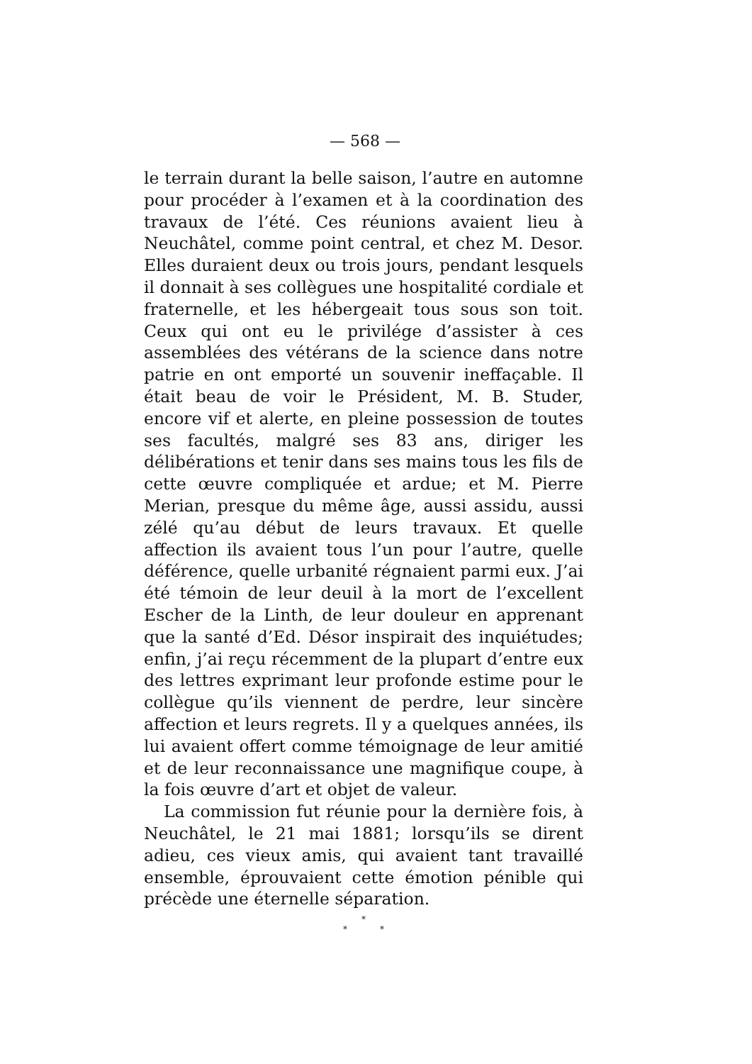— 568 —
le terrain durant la belle saison, l’autre en automne pour procéder à l’examen et à la coordination des travaux de l’été. Ces réunions avaient lieu à Neuchâtel, comme point central, et chez M. Desor. Elles duraient deux ou trois jours, pendant lesquels il donnait à ses collègues une hospitalité cordiale et fraternelle, et les hébergeait tous sous son toit. Ceux qui ont eu le privilége d’assister à ces assemblées des vétérans de la science dans notre patrie en ont emporté un souvenir ineffaçable. Il était beau de voir le Président, M. B. Studer, encore vif et alerte, en pleine possession de toutes ses facultés, malgré ses 83 ans, diriger les délibérations et tenir dans ses mains tous les fils de cette œuvre compliquée et ardue; et M. Pierre Merian, presque du même âge, aussi assidu, aussi zélé qu’au début de leurs travaux. Et quelle affection ils avaient tous l’un pour l’autre, quelle déférence, quelle urbanité régnaient parmi eux. J’ai été témoin de leur deuil à la mort de l’excellent Escher de la Linth, de leur douleur en apprenant que la santé d’Ed. Désor inspirait des inquiétudes; enfin, j’ai reçu récemment de la plupart d’entre eux des lettres exprimant leur profonde estime pour le collègue qu’ils viennent de perdre, leur sincère affection et leurs regrets. Il y a quelques années, ils lui avaient offert comme témoignage de leur amitié et de leur reconnaissance une magnifique coupe, à la fois œuvre d’art et objet de valeur.
La commission fut réunie pour la dernière fois, à Neuchâtel, le 21 mai 1881; lorsqu’ils se dirent adieu, ces vieux amis, qui avaient tant travaillé ensemble, éprouvaient cette émotion pénible qui précède une éternelle séparation.
*
* *